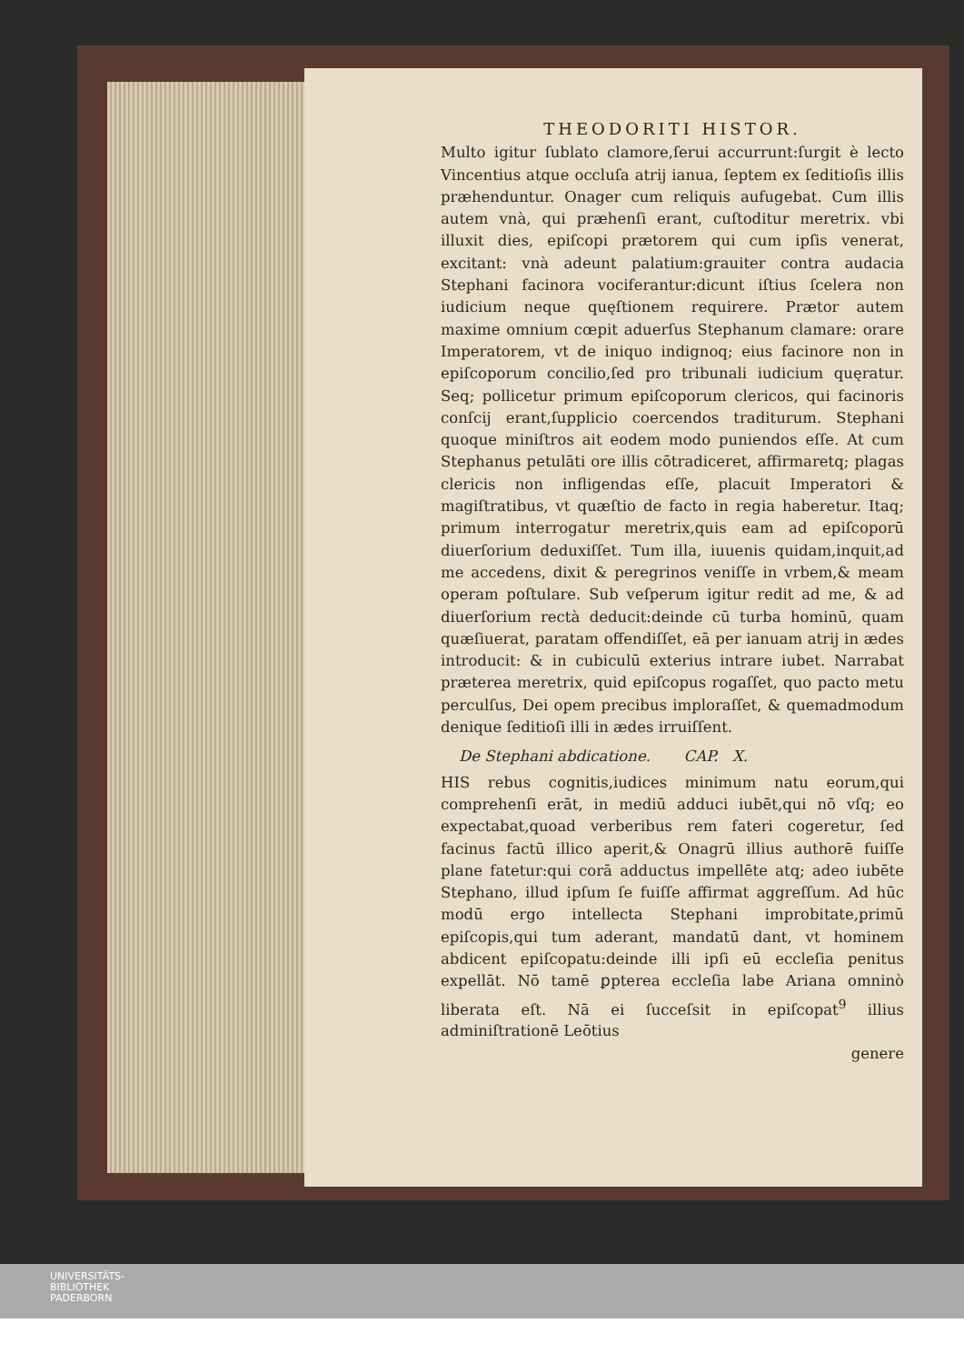THEODORITI HISTOR.
Multo igitur ſublato clamore,ſerui accurrunt:ſurgit è lecto Vincentius atque occluſa atrij ianua, ſeptem ex ſeditioſis illis præhenduntur. Onager cum reliquis aufugebat. Cum illis autem vnà, qui præhenſi erant, cuſtoditur meretrix. vbi illuxit dies, epiſcopi prætorem qui cum ipſis venerat, excitant: vnà adeunt palatium:grauiter contra audacia Stephani facinora vociferantur:dicunt iſtius ſcelera non iudicium neque quęſtionem requirere. Prætor autem maxime omnium cœpit aduerſus Stephanum clamare: orare Imperatorem, vt de iniquo indignoq; eius facinore non in epiſcoporum concilio,ſed pro tribunali iudicium quęratur. Seq; pollicetur primum epiſcoporum clericos, qui facinoris conſcij erant,ſupplicio coercendos traditurum. Stephani quoque miniſtros ait eodem modo puniendos eſſe. At cum Stephanus petulāti ore illis cōtradiceret, affirmaretq; plagas clericis non infligendas eſſe, placuit Imperatori & magiſtratibus, vt quæſtio de facto in regia haberetur. Itaq; primum interrogatur meretrix,quis eam ad epiſcoporū diuerſorium deduxiſſet. Tum illa, iuuenis quidam,inquit,ad me accedens, dixit & peregrinos veniſſe in vrbem,& meam operam poſtulare. Sub veſperum igitur redit ad me, & ad diuerſorium rectà deducit:deinde cū turba hominū, quam quæſiuerat, paratam offendiſſet, eā per ianuam atrij in ædes introducit: & in cubiculū exterius intrare iubet. Narrabat præterea meretrix, quid epiſcopus rogaſſet, quo pacto metu perculſus, Dei opem precibus imploraſſet, & quemadmodum denique ſeditioſi illi in ædes irruiſſent.
De Stephani abdicatione. CAP. X.
HIS rebus cognitis,iudices minimum natu eorum,qui comprehenſi erāt, in mediū adduci iubēt,qui nō vſq; eo expectabat,quoad verberibus rem fateri cogeretur, ſed facinus factū illico aperit,& Onagrū illius authorē fuiſſe plane fatetur:qui corā adductus impellēte atq; adeo iubēte Stephano, illud ipſum ſe fuiſſe affirmat aggreſſum. Ad hūc modū ergo intellecta Stephani improbitate,primū epiſcopis,qui tum aderant, mandatū dant, vt hominem abdicent epiſcopatu:deinde illi ipſi eū eccleſia penitus expellāt. Nō tamē ꝑpterea eccleſia labe Ariana omninò liberata eſt. Nā ei ſucceſsit in epiſcopat<sup>9</sup> illius adminiſtrationē Leōtius
genere
UNIVERSITÄTS-
BIBLIOTHEK
PADERBORN